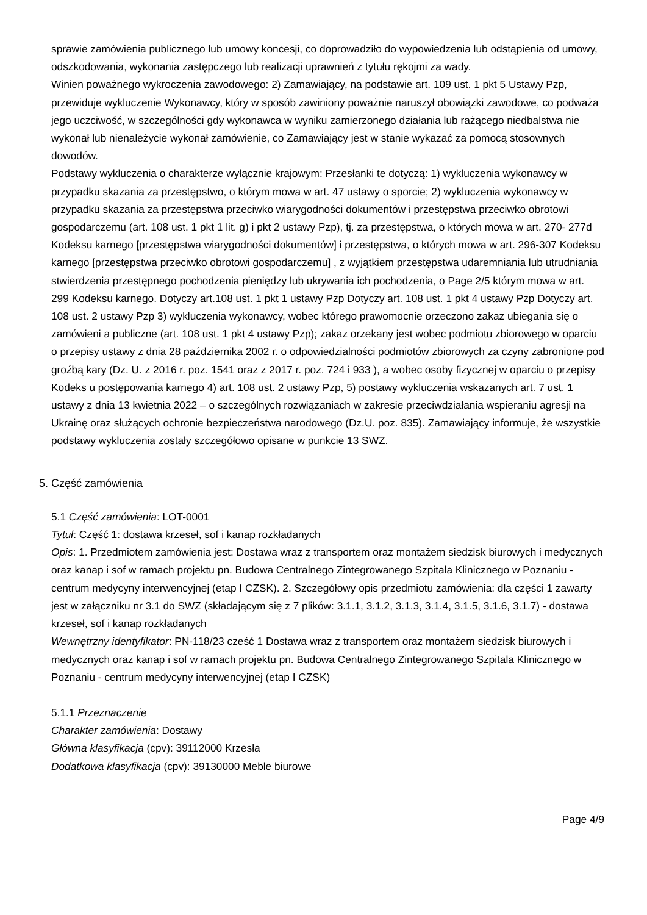sprawie zamówienia publicznego lub umowy koncesji, co doprowadziło do wypowiedzenia lub odstąpienia od umowy, odszkodowania, wykonania zastępczego lub realizacji uprawnień z tytułu rękojmi za wady.
Winien poważnego wykroczenia zawodowego: 2) Zamawiający, na podstawie art. 109 ust. 1 pkt 5 Ustawy Pzp, przewiduje wykluczenie Wykonawcy, który w sposób zawiniony poważnie naruszył obowiązki zawodowe, co podważa jego uczciwość, w szczególności gdy wykonawca w wyniku zamierzonego działania lub rażącego niedbalstwa nie wykonał lub nienależycie wykonał zamówienie, co Zamawiający jest w stanie wykazać za pomocą stosownych dowodów.
Podstawy wykluczenia o charakterze wyłącznie krajowym: Przesłanki te dotyczą: 1) wykluczenia wykonawcy w przypadku skazania za przestępstwo, o którym mowa w art. 47 ustawy o sporcie; 2) wykluczenia wykonawcy w przypadku skazania za przestępstwa przeciwko wiarygodności dokumentów i przestępstwa przeciwko obrotowi gospodarczemu (art. 108 ust. 1 pkt 1 lit. g) i pkt 2 ustawy Pzp), tj. za przestępstwa, o których mowa w art. 270- 277d Kodeksu karnego [przestępstwa wiarygodności dokumentów] i przestępstwa, o których mowa w art. 296-307 Kodeksu karnego [przestępstwa przeciwko obrotowi gospodarczemu] , z wyjątkiem przestępstwa udaremniania lub utrudniania stwierdzenia przestępnego pochodzenia pieniędzy lub ukrywania ich pochodzenia, o Page 2/5 którym mowa w art. 299 Kodeksu karnego. Dotyczy art.108 ust. 1 pkt 1 ustawy Pzp Dotyczy art. 108 ust. 1 pkt 4 ustawy Pzp Dotyczy art. 108 ust. 2 ustawy Pzp 3) wykluczenia wykonawcy, wobec którego prawomocnie orzeczono zakaz ubiegania się o zamówieni a publiczne (art. 108 ust. 1 pkt 4 ustawy Pzp); zakaz orzekany jest wobec podmiotu zbiorowego w oparciu o przepisy ustawy z dnia 28 października 2002 r. o odpowiedzialności podmiotów zbiorowych za czyny zabronione pod groźbą kary (Dz. U. z 2016 r. poz. 1541 oraz z 2017 r. poz. 724 i 933 ), a wobec osoby fizycznej w oparciu o przepisy Kodeks u postępowania karnego 4) art. 108 ust. 2 ustawy Pzp, 5) postawy wykluczenia wskazanych art. 7 ust. 1 ustawy z dnia 13 kwietnia 2022 – o szczególnych rozwiązaniach w zakresie przeciwdziałania wspieraniu agresji na Ukrainę oraz służących ochronie bezpieczeństwa narodowego (Dz.U. poz. 835). Zamawiający informuje, że wszystkie podstawy wykluczenia zostały szczegółowo opisane w punkcie 13 SWZ.
5. Część zamówienia
5.1 Część zamówienia: LOT-0001
Tytuł: Część 1: dostawa krzeseł, sof i kanap rozkładanych
Opis: 1. Przedmiotem zamówienia jest: Dostawa wraz z transportem oraz montażem siedzisk biurowych i medycznych oraz kanap i sof w ramach projektu pn. Budowa Centralnego Zintegrowanego Szpitala Klinicznego w Poznaniu - centrum medycyny interwencyjnej (etap I CZSK). 2. Szczegółowy opis przedmiotu zamówienia: dla części 1 zawarty jest w załączniku nr 3.1 do SWZ (składającym się z 7 plików: 3.1.1, 3.1.2, 3.1.3, 3.1.4, 3.1.5, 3.1.6, 3.1.7) - dostawa krzeseł, sof i kanap rozkładanych
Wewnętrzny identyfikator: PN-118/23 cześć 1 Dostawa wraz z transportem oraz montażem siedzisk biurowych i medycznych oraz kanap i sof w ramach projektu pn. Budowa Centralnego Zintegrowanego Szpitala Klinicznego w Poznaniu - centrum medycyny interwencyjnej (etap I CZSK)
5.1.1 Przeznaczenie
Charakter zamówienia: Dostawy
Główna klasyfikacja (cpv): 39112000 Krzesła
Dodatkowa klasyfikacja (cpv): 39130000 Meble biurowe
Page 4/9